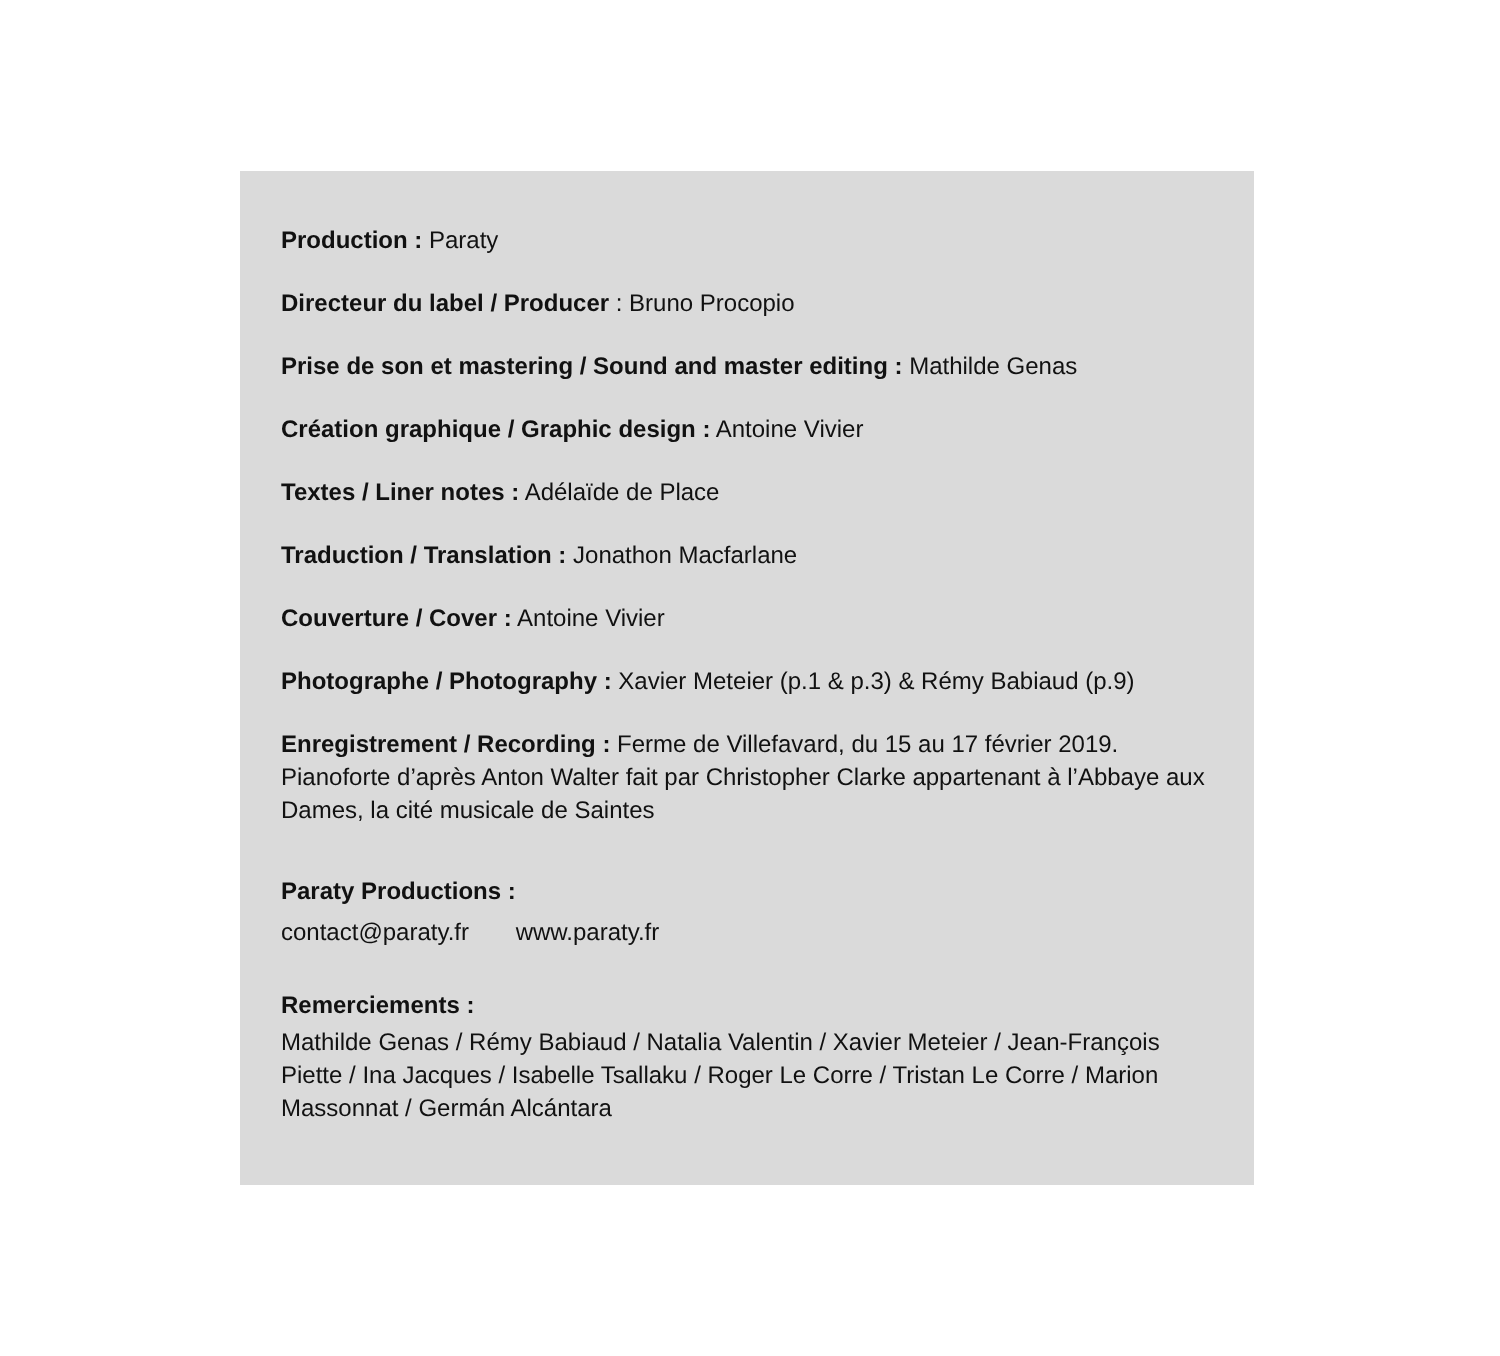Production : Paraty
Directeur du label / Producer : Bruno Procopio
Prise de son et mastering / Sound and master editing : Mathilde Genas
Création graphique / Graphic design : Antoine Vivier
Textes / Liner notes : Adélaïde de Place
Traduction / Translation : Jonathon Macfarlane
Couverture / Cover : Antoine Vivier
Photographe / Photography : Xavier Meteier (p.1 & p.3) & Rémy Babiaud (p.9)
Enregistrement / Recording : Ferme de Villefavard, du 15 au 17 février 2019. Pianoforte d’après Anton Walter fait par Christopher Clarke appartenant à l’Abbaye aux Dames, la cité musicale de Saintes
Paraty Productions :
contact@paraty.fr www.paraty.fr
Remerciements :
Mathilde Genas / Rémy Babiaud / Natalia Valentin / Xavier Meteier / Jean-François Piette / Ina Jacques / Isabelle Tsallaku / Roger Le Corre / Tristan Le Corre / Marion Massonnat / Germán Alcántara